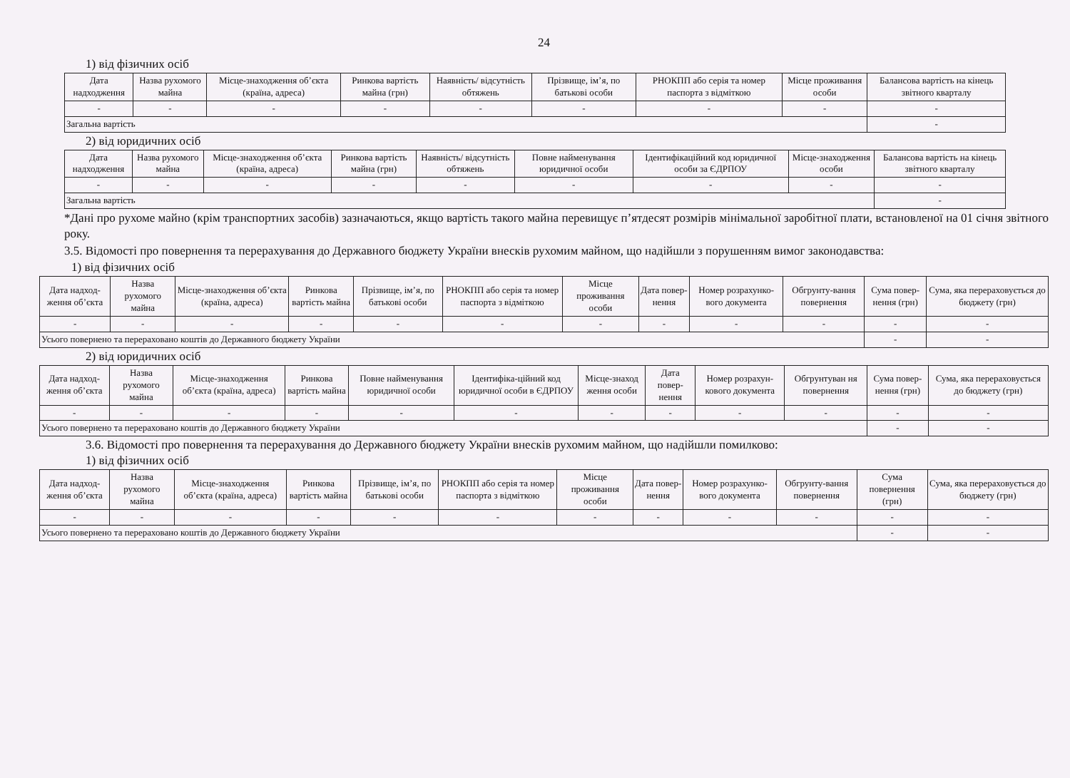24
1) від фізичних осіб
| Дата надходження | Назва рухомого майна | Місце-знаходження об’єкта (країна, адреса) | Ринкова вартість майна (грн) | Наявність/ відсутність обтяжень | Прізвище, ім’я, по батькові особи | РНОКПП або серія та номер паспорта з відміткою | Місце проживання особи | Балансова вартість на кінець звітного кварталу |
| --- | --- | --- | --- | --- | --- | --- | --- | --- |
| - | - | - | - | - | - | - | - | - |
| Загальна вартість | | | | | | | | - |
2) від юридичних осіб
| Дата надходження | Назва рухомого майна | Місце-знаходження об’єкта (країна, адреса) | Ринкова вартість майна (грн) | Наявність/ відсутність обтяжень | Повне найменування юридичної особи | Ідентифікаційний код юридичної особи за ЄДРПОУ | Місце-знаходження особи | Балансова вартість на кінець звітного кварталу |
| --- | --- | --- | --- | --- | --- | --- | --- | --- |
| - | - | - | - | - | - | - | - | - |
| Загальна вартість | | | | | | | | - |
*Дані про рухоме майно (крім транспортних засобів) зазначаються, якщо вартість такого майна перевищує п’ятдесят розмірів мінімальної заробітної плати, встановленої на 01 січня звітного року.
3.5. Відомості про повернення та перерахування до Державного бюджету України внесків рухомим майном, що надійшли з порушенням вимог законодавства:
1) від фізичних осіб
| Дата надход-ження об’єкта | Назва рухомого майна | Місце-знаходження об’єкта (країна, адреса) | Ринкова вартість майна | Прізвище, ім’я, по батькові особи | РНОКПП або серія та номер паспорта з відміткою | Місце проживання особи | Дата повер-нення | Номер розрахунко-вого документа | Обгрунту-вання повернення | Сума повер-нення (грн) | Сума, яка перераховується до бюджету (грн) |
| --- | --- | --- | --- | --- | --- | --- | --- | --- | --- | --- | --- |
| - | - | - | - | - | - | - | - | - | - | - | - |
| Усього повернено та перераховано коштів до Державного бюджету України | | | | | | | | | | - | - |
2) від юридичних осіб
| Дата надход-ження об’єкта | Назва рухомого майна | Місце-знаходження об’єкта (країна, адреса) | Ринкова вартість майна | Повне найменування юридичної особи | Ідентифіка-ційний код юридичної особи в ЄДРПОУ | Місце-знаход ження особи | Дата повер-нення | Номер розрахун-кового документа | Обгрунтуван ня повернення | Сума повер-нення (грн) | Сума, яка перераховується до бюджету (грн) |
| --- | --- | --- | --- | --- | --- | --- | --- | --- | --- | --- | --- |
| - | - | - | - | - | - | - | - | - | - | - | - |
| Усього повернено та перераховано коштів до Державного бюджету України | | | | | | | | | | - | - |
3.6. Відомості про повернення та перерахування до Державного бюджету України внесків рухомим майном, що надійшли помилково:
1) від фізичних осіб
| Дата надход-ження об’єкта | Назва рухомого майна | Місце-знаходження об’єкта (країна, адреса) | Ринкова вартість майна | Прізвище, ім’я, по батькові особи | РНОКПП або серія та номер паспорта з відміткою | Місце проживання особи | Дата повер-нення | Номер розрахунко-вого документа | Обгрунту-вання повернення | Сума повернення (грн) | Сума, яка перераховується до бюджету (грн) |
| --- | --- | --- | --- | --- | --- | --- | --- | --- | --- | --- | --- |
| - | - | - | - | - | - | - | - | - | - | - | - |
| Усього повернено та перераховано коштів до Державного бюджету України | | | | | | | | | | - | - |